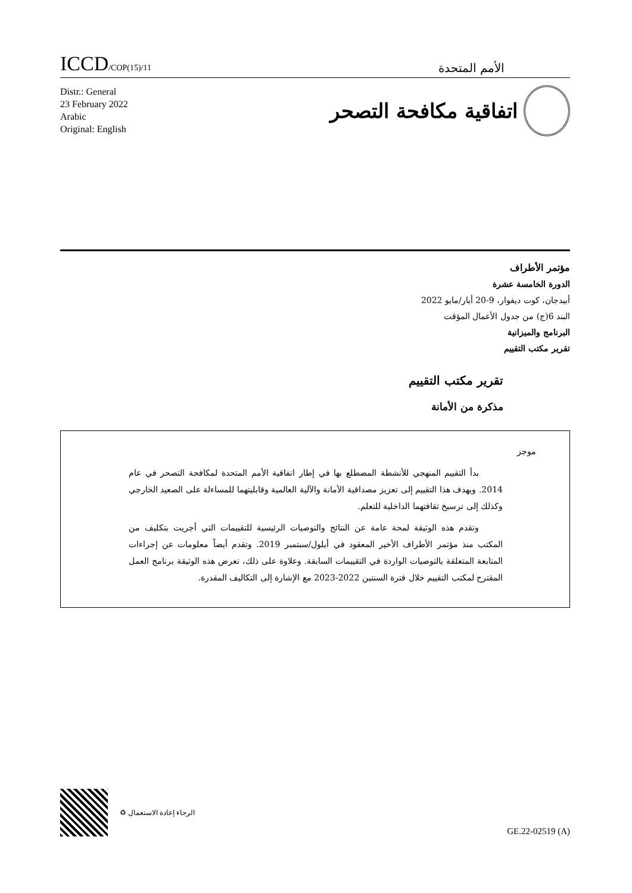ICCD/COP(15)/11
الأمم المتحدة
Distr.: General
23 February 2022
Arabic
Original: English
اتفاقية مكافحة التصحر
مؤتمر الأطراف
الدورة الخامسة عشرة
أبيدجان، كوت ديفوار، 9-20 أيار/مايو 2022
البند 6(ج) من جدول الأعمال المؤقت
البرنامج والميزانية
تقرير مكتب التقييم
تقرير مكتب التقييم
مذكرة من الأمانة
موجز
بدأ التقييم المنهجي للأنشطة المضطلع بها في إطار اتفاقية الأمم المتحدة لمكافحة التصحر في عام 2014. ويهدف هذا التقييم إلى تعزيز مصداقية الأمانة والآلية العالمية وقابليتهما للمساءلة على الصعيد الخارجي وكذلك إلى ترسيخ ثقافتهما الداخلية للتعلم.
وتقدم هذه الوثيقة لمحة عامة عن النتائج والتوصيات الرئيسية للتقييمات التي أجريت بتكليف من المكتب منذ مؤتمر الأطراف الأخير المعقود في أيلول/سبتمبر 2019. وتقدم أيضاً معلومات عن إجراءات المتابعة المتعلقة بالتوصيات الواردة في التقييمات السابقة. وعلاوة على ذلك، تعرض هذه الوثيقة برنامج العمل المقترح لمكتب التقييم خلال فترة السنتين 2022-2023 مع الإشارة إلى التكاليف المقدرة.
الرجاء إعادة الاستعمال ♻
GE.22-02519 (A)